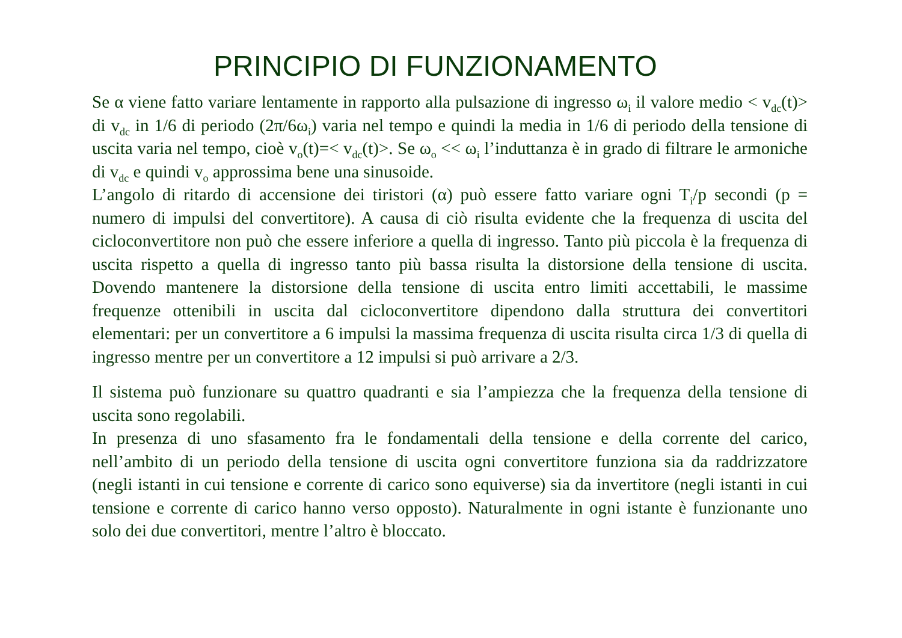PRINCIPIO DI FUNZIONAMENTO
Se α viene fatto variare lentamente in rapporto alla pulsazione di ingresso ω<sub>i</sub> il valore medio < v<sub>dc</sub>(t)> di v<sub>dc</sub> in 1/6 di periodo (2π/6ω<sub>i</sub>) varia nel tempo e quindi la media in 1/6 di periodo della tensione di uscita varia nel tempo, cioè v<sub>o</sub>(t)=< v<sub>dc</sub>(t)>. Se ω<sub>o</sub> << ω<sub>i</sub> l’induttanza è in grado di filtrare le armoniche di v<sub>dc</sub> e quindi v<sub>o</sub> approssima bene una sinusoide.
L’angolo di ritardo di accensione dei tiristori (α) può essere fatto variare ogni T<sub>i</sub>/p secondi (p = numero di impulsi del convertitore). A causa di ciò risulta evidente che la frequenza di uscita del cicloconvertitore non può che essere inferiore a quella di ingresso. Tanto più piccola è la frequenza di uscita rispetto a quella di ingresso tanto più bassa risulta la distorsione della tensione di uscita. Dovendo mantenere la distorsione della tensione di uscita entro limiti accettabili, le massime frequenze ottenibili in uscita dal cicloconvertitore dipendono dalla struttura dei convertitori elementari: per un convertitore a 6 impulsi la massima frequenza di uscita risulta circa 1/3 di quella di ingresso mentre per un convertitore a 12 impulsi si può arrivare a 2/3.
Il sistema può funzionare su quattro quadranti e sia l’ampiezza che la frequenza della tensione di uscita sono regolabili.
In presenza di uno sfasamento fra le fondamentali della tensione e della corrente del carico, nell’ambito di un periodo della tensione di uscita ogni convertitore funziona sia da raddrizzatore (negli istanti in cui tensione e corrente di carico sono equiverse) sia da invertitore (negli istanti in cui tensione e corrente di carico hanno verso opposto). Naturalmente in ogni istante è funzionante uno solo dei due convertitori, mentre l’altro è bloccato.